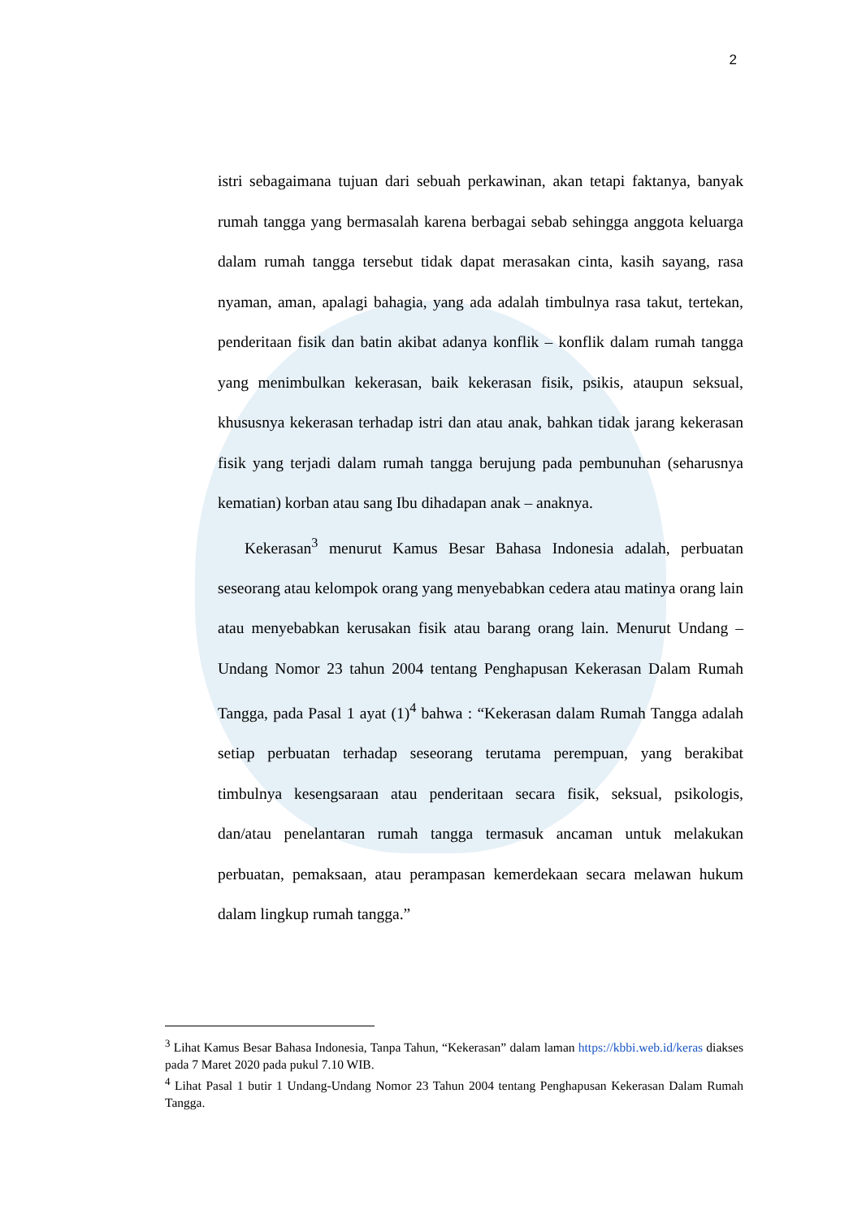2
istri sebagaimana tujuan dari sebuah perkawinan, akan tetapi faktanya, banyak rumah tangga yang bermasalah karena berbagai sebab sehingga anggota keluarga dalam rumah tangga tersebut tidak dapat merasakan cinta, kasih sayang, rasa nyaman, aman, apalagi bahagia, yang ada adalah timbulnya rasa takut, tertekan, penderitaan fisik dan batin akibat adanya konflik – konflik dalam rumah tangga yang menimbulkan kekerasan, baik kekerasan fisik, psikis, ataupun seksual, khususnya kekerasan terhadap istri dan atau anak, bahkan tidak jarang kekerasan fisik yang terjadi dalam rumah tangga berujung pada pembunuhan (seharusnya kematian) korban atau sang Ibu dihadapan anak – anaknya.
Kekerasan<sup>3</sup> menurut Kamus Besar Bahasa Indonesia adalah, perbuatan seseorang atau kelompok orang yang menyebabkan cedera atau matinya orang lain atau menyebabkan kerusakan fisik atau barang orang lain. Menurut Undang – Undang Nomor 23 tahun 2004 tentang Penghapusan Kekerasan Dalam Rumah Tangga, pada Pasal 1 ayat (1)<sup>4</sup> bahwa : “Kekerasan dalam Rumah Tangga adalah setiap perbuatan terhadap seseorang terutama perempuan, yang berakibat timbulnya kesengsaraan atau penderitaan secara fisik, seksual, psikologis, dan/atau penelantaran rumah tangga termasuk ancaman untuk melakukan perbuatan, pemaksaan, atau perampasan kemerdekaan secara melawan hukum dalam lingkup rumah tangga.”
<sup>3</sup> Lihat Kamus Besar Bahasa Indonesia, Tanpa Tahun, “Kekerasan” dalam laman https://kbbi.web.id/keras diakses pada 7 Maret 2020 pada pukul 7.10 WIB.
<sup>4</sup> Lihat Pasal 1 butir 1 Undang-Undang Nomor 23 Tahun 2004 tentang Penghapusan Kekerasan Dalam Rumah Tangga.